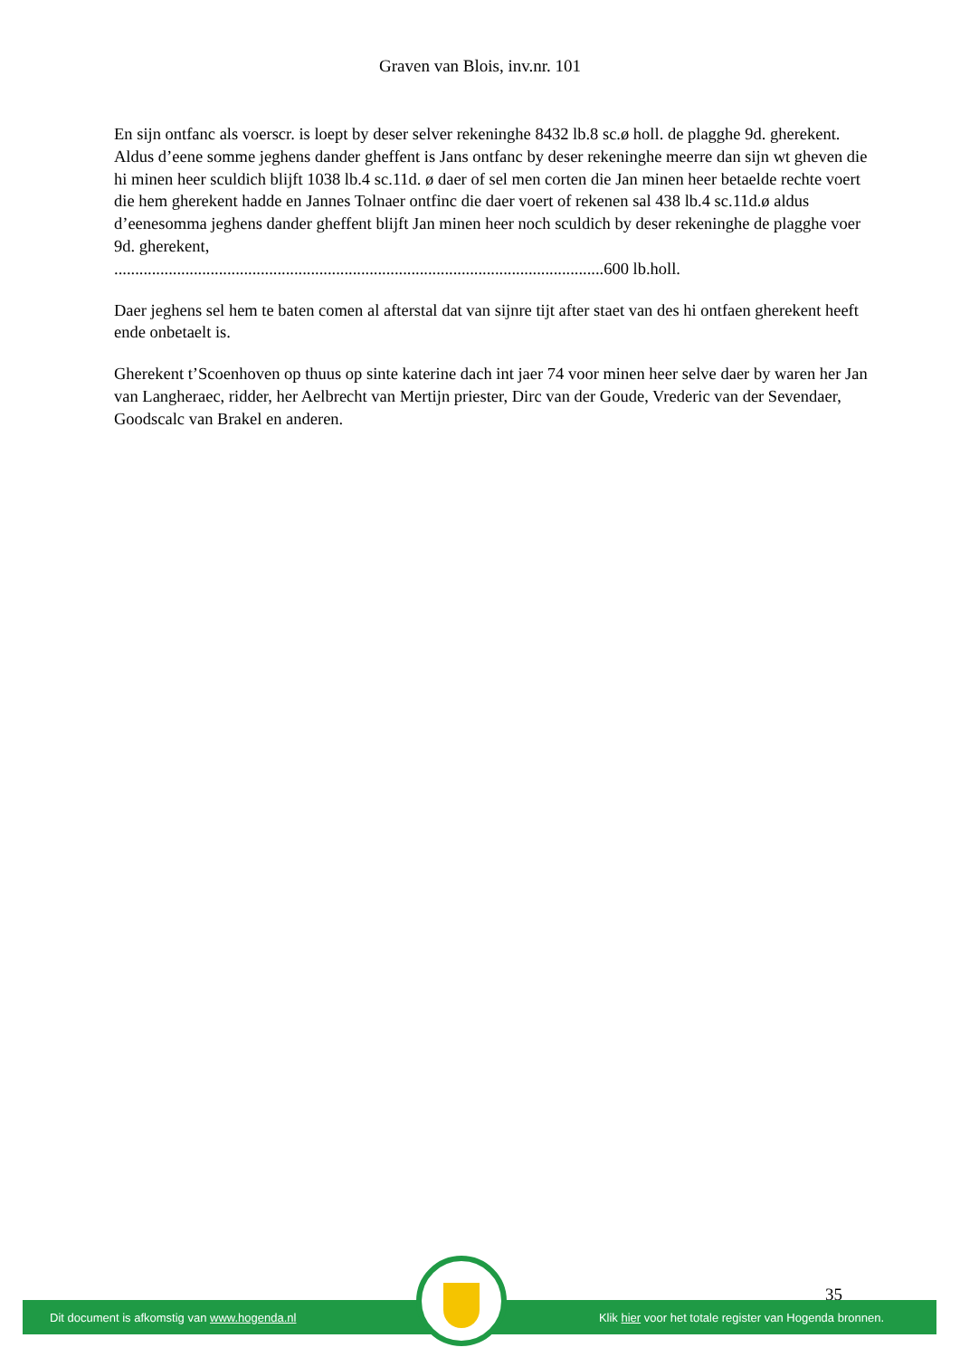Graven van Blois, inv.nr. 101
En sijn ontfanc als voerscr. is loept by deser selver rekeninghe 8432 lb.8 sc.ø holl. de plagghe 9d. gherekent.
Aldus d’eene somme jeghens dander gheffent is Jans ontfanc by deser rekeninghe meerre dan sijn wt gheven die hi minen heer sculdich blijft 1038 lb.4 sc.11d. ø daer of sel men corten die Jan minen heer betaelde rechte voert die hem gherekent hadde en Jannes Tolnaer ontfinc die daer voert of rekenen sal 438 lb.4 sc.11d.ø aldus d’eenesomma jeghens dander gheffent blijft Jan minen heer noch sculdich by deser rekeninghe de plagghe voer 9d. gherekent,
.....................................................................................................................600 lb.holl.
Daer jeghens sel hem te baten comen al afterstal dat van sijnre tijt after staet van des hi ontfaen gherekent heeft ende onbetaelt is.
Gherekent t’Scoenhoven op thuus op sinte katerine dach int jaer 74 voor minen heer selve daer by waren her Jan van Langheraec, ridder, her Aelbrecht van Mertijn priester, Dirc van der Goude, Vrederic van der Sevendaer, Goodscalc van Brakel en anderen.
35
Dit document is afkomstig van www.hogenda.nl Klik hier voor het totale register van Hogenda bronnen.